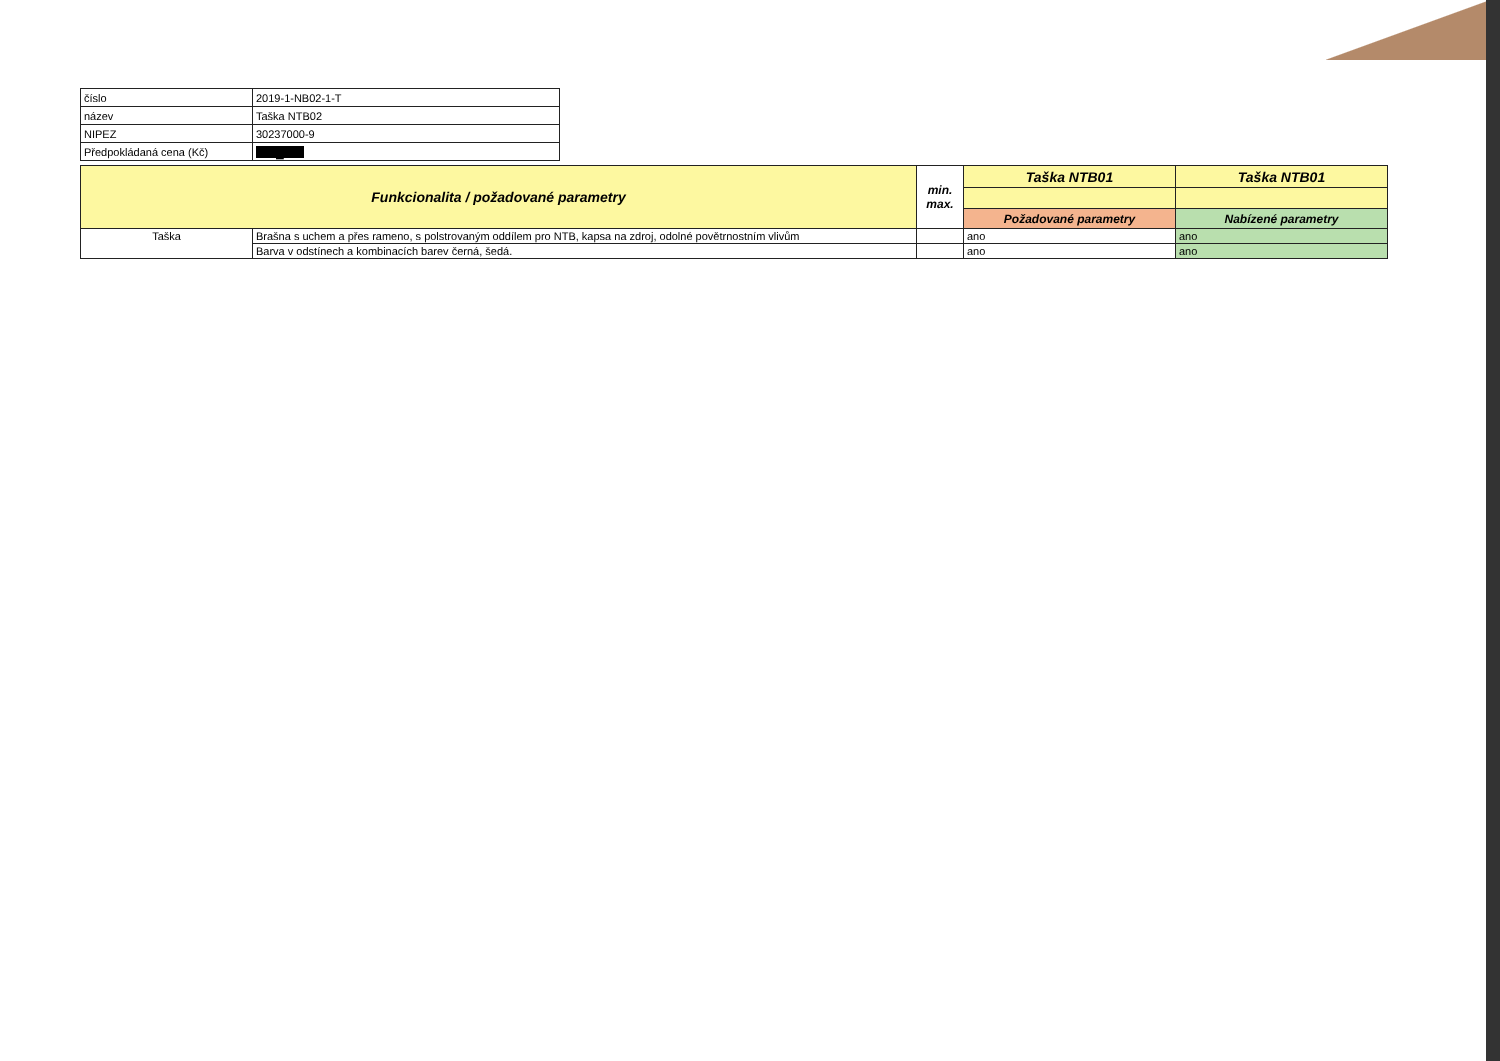| číslo | 2019-1-NB02-1-T |
| název | Taška NTB02 |
| NIPEZ | 30237000-9 |
| Předpokládaná cena (Kč) | █ |
| Funkcionalita / požadované parametry | | min. max. | Taška NTB01 | Taška NTB01 |
| --- | --- | --- | --- | --- |
| | | | Požadované parametry | Nabízené parametry |
| Taška | Brašna s uchem a přes rameno, s polstrovaným oddílem pro NTB, kapsa na zdroj, odolné povětrnostním vlivům | | ano | ano |
| | Barva v odstínech a kombinacích barev černá, šedá. | | ano | ano |